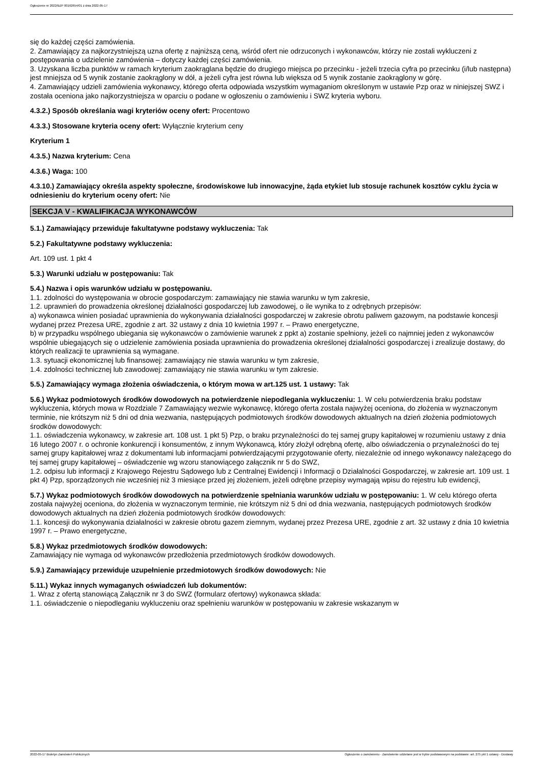Ogłoszenie nr 2022/BZP 00162654/01 z dnia 2022-05-17
się do każdej części zamówienia.
2. Zamawiający za najkorzystniejszą uzna ofertę z najniższą ceną, wśród ofert nie odrzuconych i wykonawców, którzy nie zostali wykluczeni z postępowania o udzielenie zamówienia – dotyczy każdej części zamówienia.
3. Uzyskana liczba punktów w ramach kryterium zaokrąglana będzie do drugiego miejsca po przecinku - jeżeli trzecia cyfra po przecinku (i/lub następna) jest mniejsza od 5 wynik zostanie zaokrąglony w dół, a jeżeli cyfra jest równa lub większa od 5 wynik zostanie zaokrąglony w górę.
4. Zamawiający udzieli zamówienia wykonawcy, którego oferta odpowiada wszystkim wymaganiom określonym w ustawie Pzp oraz w niniejszej SWZ i została oceniona jako najkorzystniejsza w oparciu o podane w ogłoszeniu o zamówieniu i SWZ kryteria wyboru.
4.3.2.) Sposób określania wagi kryteriów oceny ofert: Procentowo
4.3.3.) Stosowane kryteria oceny ofert: Wyłącznie kryterium ceny
Kryterium 1
4.3.5.) Nazwa kryterium: Cena
4.3.6.) Waga: 100
4.3.10.) Zamawiający określa aspekty społeczne, środowiskowe lub innowacyjne, żąda etykiet lub stosuje rachunek kosztów cyklu życia w odniesieniu do kryterium oceny ofert: Nie
SEKCJA V - KWALIFIKACJA WYKONAWCÓW
5.1.) Zamawiający przewiduje fakultatywne podstawy wykluczenia: Tak
5.2.) Fakultatywne podstawy wykluczenia:
Art. 109 ust. 1 pkt 4
5.3.) Warunki udziału w postępowaniu: Tak
5.4.) Nazwa i opis warunków udziału w postępowaniu.
1.1. zdolności do występowania w obrocie gospodarczym: zamawiający nie stawia warunku w tym zakresie,
1.2. uprawnień do prowadzenia określonej działalności gospodarczej lub zawodowej, o ile wynika to z odrębnych przepisów:
a) wykonawca winien posiadać uprawnienia do wykonywania działalności gospodarczej w zakresie obrotu paliwem gazowym, na podstawie koncesji wydanej przez Prezesa URE, zgodnie z art. 32 ustawy z dnia 10 kwietnia 1997 r. – Prawo energetyczne,
b) w przypadku wspólnego ubiegania się wykonawców o zamówienie warunek z ppkt a) zostanie spełniony, jeżeli co najmniej jeden z wykonawców wspólnie ubiegających się o udzielenie zamówienia posiada uprawnienia do prowadzenia określonej działalności gospodarczej i zrealizuje dostawy, do których realizacji te uprawnienia są wymagane.
1.3. sytuacji ekonomicznej lub finansowej: zamawiający nie stawia warunku w tym zakresie,
1.4. zdolności technicznej lub zawodowej: zamawiający nie stawia warunku w tym zakresie.
5.5.) Zamawiający wymaga złożenia oświadczenia, o którym mowa w art.125 ust. 1 ustawy: Tak
5.6.) Wykaz podmiotowych środków dowodowych na potwierdzenie niepodlegania wykluczeniu: 1. W celu potwierdzenia braku podstaw wykluczenia, których mowa w Rozdziale 7 Zamawiający wezwie wykonawcę, którego oferta została najwyżej oceniona, do złożenia w wyznaczonym terminie, nie krótszym niż 5 dni od dnia wezwania, następujących podmiotowych środków dowodowych aktualnych na dzień złożenia podmiotowych środków dowodowych:
1.1. oświadczenia wykonawcy, w zakresie art. 108 ust. 1 pkt 5) Pzp, o braku przynależności do tej samej grupy kapitałowej w rozumieniu ustawy z dnia 16 lutego 2007 r. o ochronie konkurencji i konsumentów, z innym Wykonawcą, który złożył odrębną ofertę, albo oświadczenia o przynależności do tej samej grupy kapitałowej wraz z dokumentami lub informacjami potwierdzającymi przygotowanie oferty, niezależnie od innego wykonawcy należącego do tej samej grupy kapitałowej – oświadczenie wg wzoru stanowiącego załącznik nr 5 do SWZ,
1.2. odpisu lub informacji z Krajowego Rejestru Sądowego lub z Centralnej Ewidencji i Informacji o Działalności Gospodarczej, w zakresie art. 109 ust. 1 pkt 4) Pzp, sporządzonych nie wcześniej niż 3 miesiące przed jej złożeniem, jeżeli odrębne przepisy wymagają wpisu do rejestru lub ewidencji,
5.7.) Wykaz podmiotowych środków dowodowych na potwierdzenie spełniania warunków udziału w postępowaniu: 1. W celu którego oferta została najwyżej oceniona, do złożenia w wyznaczonym terminie, nie krótszym niż 5 dni od dnia wezwania, następujących podmiotowych środków dowodowych aktualnych na dzień złożenia podmiotowych środków dowodowych:
1.1. koncesji do wykonywania działalności w zakresie obrotu gazem ziemnym, wydanej przez Prezesa URE, zgodnie z art. 32 ustawy z dnia 10 kwietnia 1997 r. – Prawo energetyczne,
5.8.) Wykaz przedmiotowych środków dowodowych:
Zamawiający nie wymaga od wykonawców przedłożenia przedmiotowych środków dowodowych.
5.9.) Zamawiający przewiduje uzupełnienie przedmiotowych środków dowodowych: Nie
5.11.) Wykaz innych wymaganych oświadczeń lub dokumentów:
1. Wraz z ofertą stanowiącą Załącznik nr 3 do SWZ (formularz ofertowy) wykonawca składa:
1.1. oświadczenie o niepodleganiu wykluczeniu oraz spełnieniu warunków w postępowaniu w zakresie wskazanym w
2022-05-17 Biuletyn Zamówień Publicznych Ogłoszenie o zamówieniu - Zamówienie udzielane jest w trybie podstawowym na podstawie: art. 275 pkt 1 ustawy - Dostawy